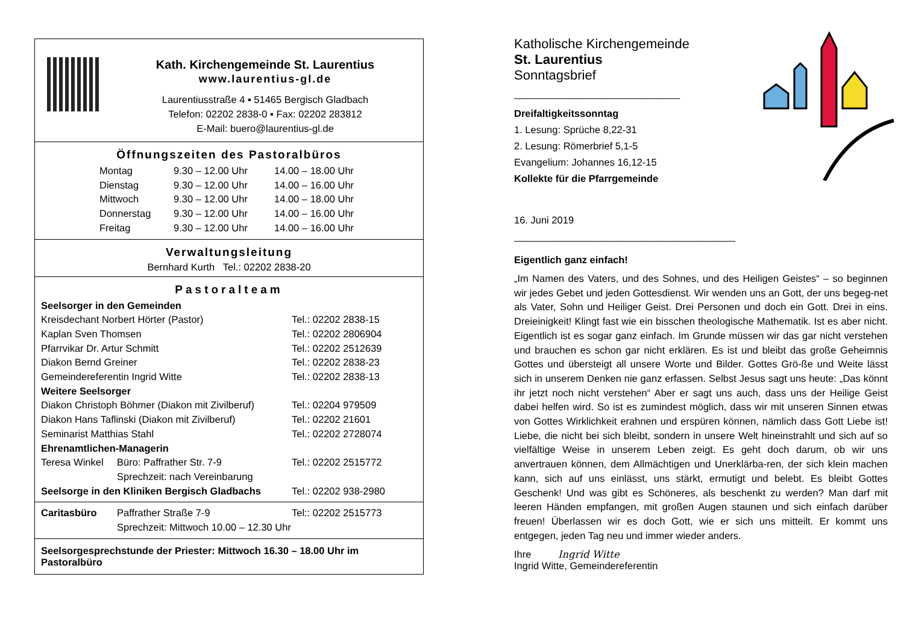Kath. Kirchengemeinde St. Laurentius
www.laurentius-gl.de
Laurentiusstraße 4 ▪ 51465 Bergisch Gladbach
Telefon: 02202 2838-0 ▪ Fax: 02202 283812
E-Mail: buero@laurentius-gl.de
Öffnungszeiten des Pastoralbüros
| Montag | 9.30 – 12.00 Uhr | 14.00 – 18.00 Uhr |
| Dienstag | 9.30 – 12.00 Uhr | 14.00 – 16.00 Uhr |
| Mittwoch | 9.30 – 12.00 Uhr | 14.00 – 18.00 Uhr |
| Donnerstag | 9.30 – 12.00 Uhr | 14.00 – 16.00 Uhr |
| Freitag | 9.30 – 12.00 Uhr | 14.00 – 16.00 Uhr |
Verwaltungsleitung
Bernhard Kurth Tel.: 02202 2838-20
Pastoralteam
| Seelsorger in den Gemeinden | | |
| Kreisdechant Norbert Hörter (Pastor) | | Tel.: 02202 2838-15 |
| Kaplan Sven Thomsen | | Tel.: 02202 2806904 |
| Pfarrvikar Dr. Artur Schmitt | | Tel.: 02202 2512639 |
| Diakon Bernd Greiner | | Tel.: 02202 2838-23 |
| Gemeindereferentin Ingrid Witte | | Tel.: 02202 2838-13 |
| Weitere Seelsorger | | |
| Diakon Christoph Böhmer (Diakon mit Zivilberuf) | | Tel.: 02204 979509 |
| Diakon Hans Taflinski (Diakon mit Zivilberuf) | | Tel.: 02202 21601 |
| Seminarist Matthias Stahl | | Tel.: 02202 2728074 |
| Ehrenamtlichen-Managerin | | |
| Teresa Winkel | Büro: Paffrather Str. 7-9 Sprechzeit: nach Vereinbarung | Tel.: 02202 2515772 |
| Seelsorge in den Kliniken Bergisch Gladbachs | | Tel.: 02202 938-2980 |
| Caritasbüro | Paffrather Straße 7-9 Sprechzeit: Mittwoch 10.00 – 12.30 Uhr | Tel:: 02202 2515773 |
Seelsorgesprechstunde der Priester: Mittwoch 16.30 – 18.00 Uhr im Pastoralbüro
Katholische Kirchengemeinde
St. Laurentius
Sonntagsbrief
______________________________
Dreifaltigkeitssonntag
1. Lesung: Sprüche 8,22-31
2. Lesung: Römerbrief 5,1-5
Evangelium: Johannes 16,12-15
Kollekte für die Pfarrgemeinde
16. Juni 2019
________________________________________
Eigentlich ganz einfach!
„Im Namen des Vaters, und des Sohnes, und des Heiligen Geistes“ – so beginnen wir jedes Gebet und jeden Gottesdienst. Wir wenden uns an Gott, der uns begeg-net als Vater, Sohn und Heiliger Geist. Drei Personen und doch ein Gott. Drei in eins. Dreieinigkeit! Klingt fast wie ein bisschen theologische Mathematik. Ist es aber nicht. Eigentlich ist es sogar ganz einfach. Im Grunde müssen wir das gar nicht verstehen und brauchen es schon gar nicht erklären. Es ist und bleibt das große Geheimnis Gottes und übersteigt all unsere Worte und Bilder. Gottes Grö-ße und Weite lässt sich in unserem Denken nie ganz erfassen. Selbst Jesus sagt uns heute: „Das könnt ihr jetzt noch nicht verstehen“ Aber er sagt uns auch, dass uns der Heilige Geist dabei helfen wird. So ist es zumindest möglich, dass wir mit unseren Sinnen etwas von Gottes Wirklichkeit erahnen und erspüren können, nämlich dass Gott Liebe ist! Liebe, die nicht bei sich bleibt, sondern in unsere Welt hineinstrahlt und sich auf so vielfältige Weise in unserem Leben zeigt. Es geht doch darum, ob wir uns anvertrauen können, dem Allmächtigen und Unerklärba-ren, der sich klein machen kann, sich auf uns einlässt, uns stärkt, ermutigt und belebt. Es bleibt Gottes Geschenk! Und was gibt es Schöneres, als beschenkt zu werden? Man darf mit leeren Händen empfangen, mit großen Augen staunen und sich einfach darüber freuen! Überlassen wir es doch Gott, wie er sich uns mitteilt. Er kommt uns entgegen, jeden Tag neu und immer wieder anders.
Ihre Ingrid Witte
Ingrid Witte, Gemeindereferentin